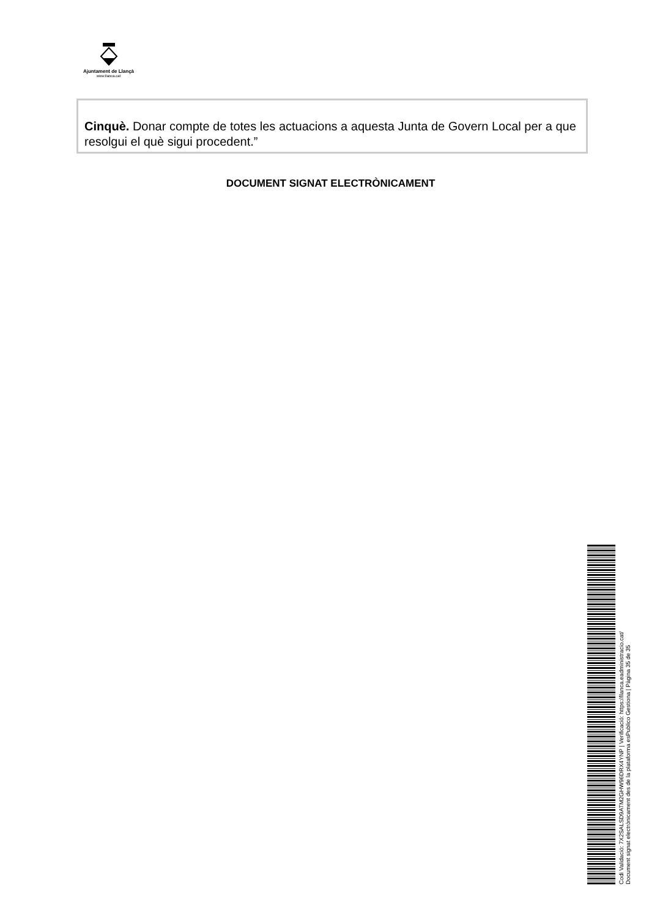Ajuntament de Llançà
www.llanca.cat
Cinquè. Donar compte de totes les actuacions a aquesta Junta de Govern Local per a que resolgui el què sigui procedent.”
DOCUMENT SIGNAT ELECTRÒNICAMENT
Codi Validació: 7X2SALSD9ATM2GHW96DRX4YNP | Verificació: https://llanca.eadministracio.cat/
Document signat electrònicament des de la plataforma esPublico Gestiona | Pàgina 35 de 35